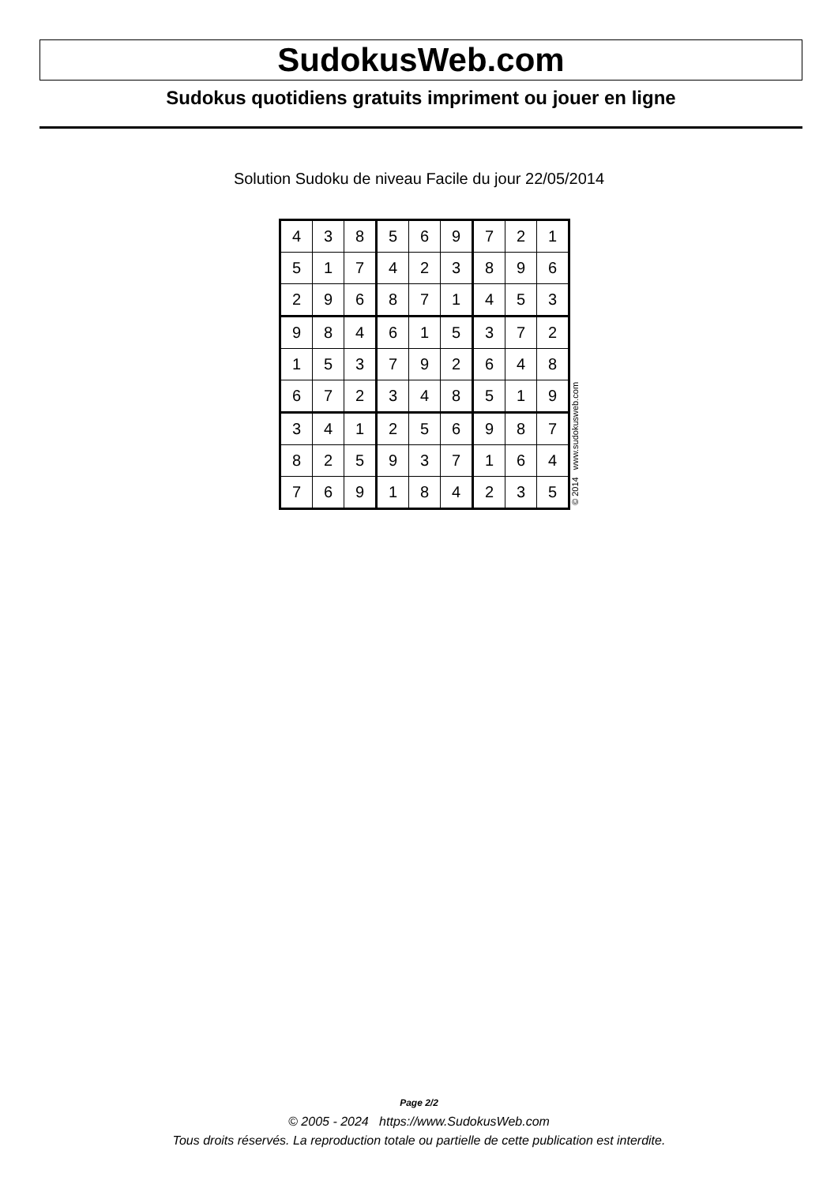SudokusWeb.com
Sudokus quotidiens gratuits impriment ou jouer en ligne
Solution Sudoku de niveau Facile du jour 22/05/2014
| 4 | 3 | 8 | 5 | 6 | 9 | 7 | 2 | 1 |
| 5 | 1 | 7 | 4 | 2 | 3 | 8 | 9 | 6 |
| 2 | 9 | 6 | 8 | 7 | 1 | 4 | 5 | 3 |
| 9 | 8 | 4 | 6 | 1 | 5 | 3 | 7 | 2 |
| 1 | 5 | 3 | 7 | 9 | 2 | 6 | 4 | 8 |
| 6 | 7 | 2 | 3 | 4 | 8 | 5 | 1 | 9 |
| 3 | 4 | 1 | 2 | 5 | 6 | 9 | 8 | 7 |
| 8 | 2 | 5 | 9 | 3 | 7 | 1 | 6 | 4 |
| 7 | 6 | 9 | 1 | 8 | 4 | 2 | 3 | 5 |
© 2014 www.sudokusweb.com
Page 2/2
© 2005 - 2024 https://www.SudokusWeb.com
Tous droits réservés. La reproduction totale ou partielle de cette publication est interdite.